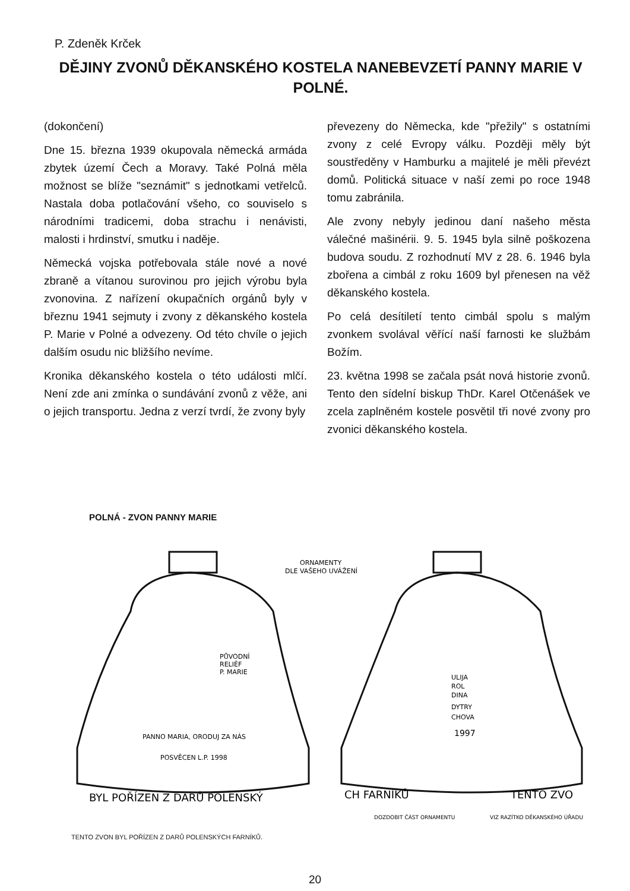P. Zdeněk Krček
DĚJINY ZVONŮ DĚKANSKÉHO KOSTELA NANEBEVZETÍ PANNY MARIE V POLNÉ.
(dokončení)
Dne 15. března 1939 okupovala německá armáda zbytek území Čech a Moravy. Také Polná měla možnost se blíže "seznámit" s jednotkami vetřelců. Nastala doba potlačování všeho, co souviselo s národními tradicemi, doba strachu i nenávisti, malosti i hrdinství, smutku i naděje.
Německá vojska potřebovala stále nové a nové zbraně a vítanou surovinou pro jejich výrobu byla zvonovina. Z nařízení okupačních orgánů byly v březnu 1941 sejmuty i zvony z děkanského kostela P. Marie v Polné a odvezeny. Od této chvíle o jejich dalším osudu nic bližšího nevíme.
Kronika děkanského kostela o této události mlčí. Není zde ani zmínka o sundávání zvonů z věže, ani o jejich transportu. Jedna z verzí tvrdí, že zvony byly
převezeny do Německa, kde "přežily" s ostatními zvony z celé Evropy válku. Později měly být soustředěny v Hamburku a majitelé je měli převézt domů. Politická situace v naší zemi po roce 1948 tomu zabránila.
Ale zvony nebyly jedinou daní našeho města válečné mašinérii. 9. 5. 1945 byla silně poškozena budova soudu. Z rozhodnutí MV z 28. 6. 1946 byla zbořena a cimbál z roku 1609 byl přenesen na věž děkanského kostela.
Po celá desítiletí tento cimbál spolu s malým zvonkem svolával věřící naší farnosti ke službám Božím.
23. května 1998 se začala psát nová historie zvonů. Tento den sídelní biskup ThDr. Karel Otčenášek ve zcela zaplněném kostele posvětil tři nové zvony pro zvonici děkanského kostela.
POLNÁ - ZVON PANNY MARIE
ORNAMENTY
DLE VAŠEHO UVÁŽENÍ
PŮVODNÍ
RELIÉF
P. MARIE
PANNO MARIA, ORODUJ ZA NÁS
POSVĚCEN L.P. 1998
BYL POŘÍZEN Z DARŮ POLENSKÝ
ULIJA
ROL
DINA
DYTRY
CHOVA
1997
CH FARNÍKŮ
TENTO ZVO
DOZDOBIT ČÁST ORNAMENTU
VIZ RAZÍTKO DĚKANSKÉHO ÚŘADU
TENTO ZVON BYL POŘÍZEN Z DARŮ POLENSKÝCH FARNÍKŮ.
20